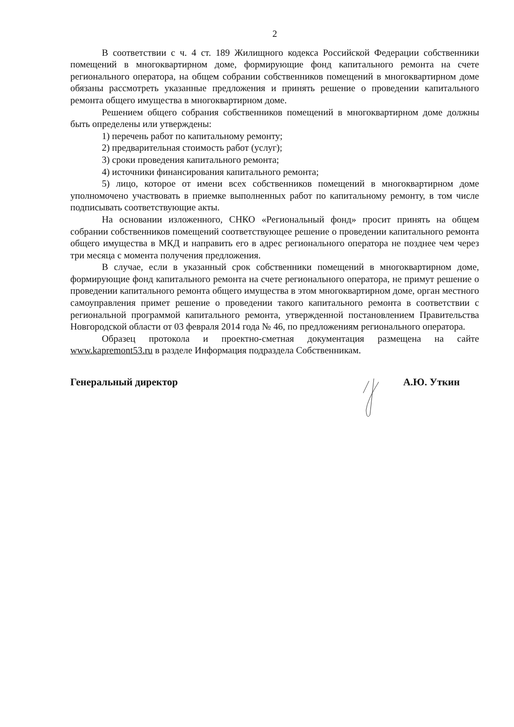2
В соответствии с ч. 4 ст. 189 Жилищного кодекса Российской Федерации собственники помещений в многоквартирном доме, формирующие фонд капитального ремонта на счете регионального оператора, на общем собрании собственников помещений в многоквартирном доме обязаны рассмотреть указанные предложения и принять решение о проведении капитального ремонта общего имущества в многоквартирном доме.
Решением общего собрания собственников помещений в многоквартирном доме должны быть определены или утверждены:
1) перечень работ по капитальному ремонту;
2) предварительная стоимость работ (услуг);
3) сроки проведения капитального ремонта;
4) источники финансирования капитального ремонта;
5) лицо, которое от имени всех собственников помещений в многоквартирном доме уполномочено участвовать в приемке выполненных работ по капитальному ремонту, в том числе подписывать соответствующие акты.
На основании изложенного, СНКО «Региональный фонд» просит принять на общем собрании собственников помещений соответствующее решение о проведении капитального ремонта общего имущества в МКД и направить его в адрес регионального оператора не позднее чем через три месяца с момента получения предложения.
В случае, если в указанный срок собственники помещений в многоквартирном доме, формирующие фонд капитального ремонта на счете регионального оператора, не примут решение о проведении капитального ремонта общего имущества в этом многоквартирном доме, орган местного самоуправления примет решение о проведении такого капитального ремонта в соответствии с региональной программой капитального ремонта, утвержденной постановлением Правительства Новгородской области от 03 февраля 2014 года № 46, по предложениям регионального оператора.
Образец протокола и проектно-сметная документация размещена на сайте www.kapremont53.ru в разделе Информация подраздела Собственникам.
Генеральный директор А.Ю. Уткин